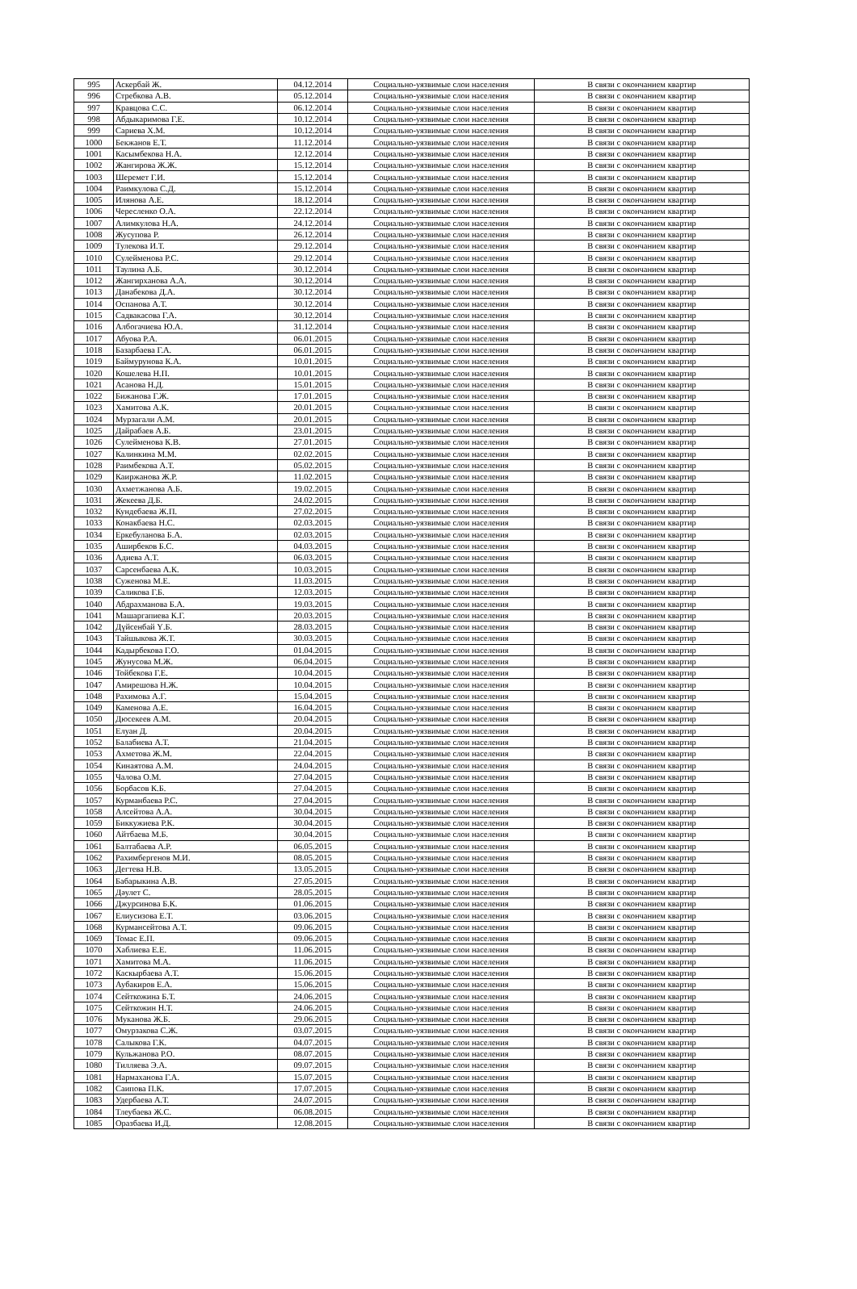| 995 | Аскербай Ж. | 04.12.2014 | Социально-уязвимые слои населения | В связи с окончанием квартир |
| 996 | Стребкова А.В. | 05.12.2014 | Социально-уязвимые слои населения | В связи с окончанием квартир |
| 997 | Кравцова С.С. | 06.12.2014 | Социально-уязвимые слои населения | В связи с окончанием квартир |
| 998 | Абдыкаримова Г.Е. | 10.12.2014 | Социально-уязвимые слои населения | В связи с окончанием квартир |
| 999 | Сариева Х.М. | 10.12.2014 | Социально-уязвимые слои населения | В связи с окончанием квартир |
| 1000 | Бекжанов Е.Т. | 11.12.2014 | Социально-уязвимые слои населения | В связи с окончанием квартир |
| 1001 | Касымбекова Н.А. | 12.12.2014 | Социально-уязвимые слои населения | В связи с окончанием квартир |
| 1002 | Жангирова Ж.Ж. | 15.12.2014 | Социально-уязвимые слои населения | В связи с окончанием квартир |
| 1003 | Шеремет Г.И. | 15.12.2014 | Социально-уязвимые слои населения | В связи с окончанием квартир |
| 1004 | Раимкулова С.Д. | 15.12.2014 | Социально-уязвимые слои населения | В связи с окончанием квартир |
| 1005 | Илянова А.Е. | 18.12.2014 | Социально-уязвимые слои населения | В связи с окончанием квартир |
| 1006 | Чересленко О.А. | 22.12.2014 | Социально-уязвимые слои населения | В связи с окончанием квартир |
| 1007 | Алимкулова Н.А. | 24.12.2014 | Социально-уязвимые слои населения | В связи с окончанием квартир |
| 1008 | Жусупова Р. | 26.12.2014 | Социально-уязвимые слои населения | В связи с окончанием квартир |
| 1009 | Тулекова И.Т. | 29.12.2014 | Социально-уязвимые слои населения | В связи с окончанием квартир |
| 1010 | Сулейменова Р.С. | 29.12.2014 | Социально-уязвимые слои населения | В связи с окончанием квартир |
| 1011 | Таулина А.Б. | 30.12.2014 | Социально-уязвимые слои населения | В связи с окончанием квартир |
| 1012 | Жангирханова А.А. | 30.12.2014 | Социально-уязвимые слои населения | В связи с окончанием квартир |
| 1013 | Данабекова Д.А. | 30.12.2014 | Социально-уязвимые слои населения | В связи с окончанием квартир |
| 1014 | Оспанова А.Т. | 30.12.2014 | Социально-уязвимые слои населения | В связи с окончанием квартир |
| 1015 | Садвакасова Г.А. | 30.12.2014 | Социально-уязвимые слои населения | В связи с окончанием квартир |
| 1016 | Албогачиева Ю.А. | 31.12.2014 | Социально-уязвимые слои населения | В связи с окончанием квартир |
| 1017 | Абуова Р.А. | 06.01.2015 | Социально-уязвимые слои населения | В связи с окончанием квартир |
| 1018 | Базарбаева Г.А. | 06.01.2015 | Социально-уязвимые слои населения | В связи с окончанием квартир |
| 1019 | Баймурунова К.А. | 10.01.2015 | Социально-уязвимые слои населения | В связи с окончанием квартир |
| 1020 | Кошелева Н.П. | 10.01.2015 | Социально-уязвимые слои населения | В связи с окончанием квартир |
| 1021 | Асанова Н.Д. | 15.01.2015 | Социально-уязвимые слои населения | В связи с окончанием квартир |
| 1022 | Бижанова Г.Ж. | 17.01.2015 | Социально-уязвимые слои населения | В связи с окончанием квартир |
| 1023 | Хамитова А.К. | 20.01.2015 | Социально-уязвимые слои населения | В связи с окончанием квартир |
| 1024 | Мурзагали А.М. | 20.01.2015 | Социально-уязвимые слои населения | В связи с окончанием квартир |
| 1025 | Дайрабаев А.Б. | 23.01.2015 | Социально-уязвимые слои населения | В связи с окончанием квартир |
| 1026 | Сулейменова К.В. | 27.01.2015 | Социально-уязвимые слои населения | В связи с окончанием квартир |
| 1027 | Калинкина М.М. | 02.02.2015 | Социально-уязвимые слои населения | В связи с окончанием квартир |
| 1028 | Раимбекова А.Т. | 05.02.2015 | Социально-уязвимые слои населения | В связи с окончанием квартир |
| 1029 | Каиржанова Ж.Р. | 11.02.2015 | Социально-уязвимые слои населения | В связи с окончанием квартир |
| 1030 | Ахметжанова А.Б. | 19.02.2015 | Социально-уязвимые слои населения | В связи с окончанием квартир |
| 1031 | Жекеева Д.Б. | 24.02.2015 | Социально-уязвимые слои населения | В связи с окончанием квартир |
| 1032 | Кундебаева Ж.П. | 27.02.2015 | Социально-уязвимые слои населения | В связи с окончанием квартир |
| 1033 | Конакбаева Н.С. | 02.03.2015 | Социально-уязвимые слои населения | В связи с окончанием квартир |
| 1034 | Еркебуланова Б.А. | 02.03.2015 | Социально-уязвимые слои населения | В связи с окончанием квартир |
| 1035 | Аширбеков Б.С. | 04.03.2015 | Социально-уязвимые слои населения | В связи с окончанием квартир |
| 1036 | Адиева А.Т. | 06.03.2015 | Социально-уязвимые слои населения | В связи с окончанием квартир |
| 1037 | Сарсенбаева А.К. | 10.03.2015 | Социально-уязвимые слои населения | В связи с окончанием квартир |
| 1038 | Суженова М.Е. | 11.03.2015 | Социально-уязвимые слои населения | В связи с окончанием квартир |
| 1039 | Саликова Г.Б. | 12.03.2015 | Социально-уязвимые слои населения | В связи с окончанием квартир |
| 1040 | Абдрахманова Б.А. | 19.03.2015 | Социально-уязвимые слои населения | В связи с окончанием квартир |
| 1041 | Машаргапиева К.Г. | 20.03.2015 | Социально-уязвимые слои населения | В связи с окончанием квартир |
| 1042 | Дүйсенбай Ү.Б. | 28.03.2015 | Социально-уязвимые слои населения | В связи с окончанием квартир |
| 1043 | Тайшыкова Ж.Т. | 30.03.2015 | Социально-уязвимые слои населения | В связи с окончанием квартир |
| 1044 | Кадырбекова Г.О. | 01.04.2015 | Социально-уязвимые слои населения | В связи с окончанием квартир |
| 1045 | Жунусова М.Ж. | 06.04.2015 | Социально-уязвимые слои населения | В связи с окончанием квартир |
| 1046 | Тойбекова Г.Е. | 10.04.2015 | Социально-уязвимые слои населения | В связи с окончанием квартир |
| 1047 | Амирешова Н.Ж. | 10.04.2015 | Социально-уязвимые слои населения | В связи с окончанием квартир |
| 1048 | Рахимова А.Г. | 15.04.2015 | Социально-уязвимые слои населения | В связи с окончанием квартир |
| 1049 | Каменова А.Е. | 16.04.2015 | Социально-уязвимые слои населения | В связи с окончанием квартир |
| 1050 | Дюсекеев А.М. | 20.04.2015 | Социально-уязвимые слои населения | В связи с окончанием квартир |
| 1051 | Елуан Д. | 20.04.2015 | Социально-уязвимые слои населения | В связи с окончанием квартир |
| 1052 | Балабиева А.Т. | 21.04.2015 | Социально-уязвимые слои населения | В связи с окончанием квартир |
| 1053 | Ахметова Ж.М. | 22.04.2015 | Социально-уязвимые слои населения | В связи с окончанием квартир |
| 1054 | Кинаятова А.М. | 24.04.2015 | Социально-уязвимые слои населения | В связи с окончанием квартир |
| 1055 | Чалова О.М. | 27.04.2015 | Социально-уязвимые слои населения | В связи с окончанием квартир |
| 1056 | Борбасов К.Б. | 27.04.2015 | Социально-уязвимые слои населения | В связи с окончанием квартир |
| 1057 | Курманбаева Р.С. | 27.04.2015 | Социально-уязвимые слои населения | В связи с окончанием квартир |
| 1058 | Алсейтова А.А. | 30.04.2015 | Социально-уязвимые слои населения | В связи с окончанием квартир |
| 1059 | Биккужиева Р.К. | 30.04.2015 | Социально-уязвимые слои населения | В связи с окончанием квартир |
| 1060 | Айтбаева М.Б. | 30.04.2015 | Социально-уязвимые слои населения | В связи с окончанием квартир |
| 1061 | Балтабаева А.Р. | 06.05.2015 | Социально-уязвимые слои населения | В связи с окончанием квартир |
| 1062 | Рахимбергенов М.И. | 08.05.2015 | Социально-уязвимые слои населения | В связи с окончанием квартир |
| 1063 | Дегтева Н.В. | 13.05.2015 | Социально-уязвимые слои населения | В связи с окончанием квартир |
| 1064 | Бабарыкина А.В. | 27.05.2015 | Социально-уязвимые слои населения | В связи с окончанием квартир |
| 1065 | Дәулет С. | 28.05.2015 | Социально-уязвимые слои населения | В связи с окончанием квартир |
| 1066 | Джурсинова Б.К. | 01.06.2015 | Социально-уязвимые слои населения | В связи с окончанием квартир |
| 1067 | Елиусизова Е.Т. | 03.06.2015 | Социально-уязвимые слои населения | В связи с окончанием квартир |
| 1068 | Курмансейтова А.Т. | 09.06.2015 | Социально-уязвимые слои населения | В связи с окончанием квартир |
| 1069 | Томас Е.П. | 09.06.2015 | Социально-уязвимые слои населения | В связи с окончанием квартир |
| 1070 | Хаблиева Е.Е. | 11.06.2015 | Социально-уязвимые слои населения | В связи с окончанием квартир |
| 1071 | Хамитова М.А. | 11.06.2015 | Социально-уязвимые слои населения | В связи с окончанием квартир |
| 1072 | Каскырбаева А.Т. | 15.06.2015 | Социально-уязвимые слои населения | В связи с окончанием квартир |
| 1073 | Аубакиров Е.А. | 15.06.2015 | Социально-уязвимые слои населения | В связи с окончанием квартир |
| 1074 | Сейткожина Б.Т. | 24.06.2015 | Социально-уязвимые слои населения | В связи с окончанием квартир |
| 1075 | Сейткожин Н.Т. | 24.06.2015 | Социально-уязвимые слои населения | В связи с окончанием квартир |
| 1076 | Муканова Ж.Б. | 29.06.2015 | Социально-уязвимые слои населения | В связи с окончанием квартир |
| 1077 | Омурзакова С.Ж. | 03.07.2015 | Социально-уязвимые слои населения | В связи с окончанием квартир |
| 1078 | Салыкова Г.К. | 04.07.2015 | Социально-уязвимые слои населения | В связи с окончанием квартир |
| 1079 | Кульжанова Р.О. | 08.07.2015 | Социально-уязвимые слои населения | В связи с окончанием квартир |
| 1080 | Тилляева Э.А. | 09.07.2015 | Социально-уязвимые слои населения | В связи с окончанием квартир |
| 1081 | Нармаханова Г.А. | 15.07.2015 | Социально-уязвимые слои населения | В связи с окончанием квартир |
| 1082 | Саипова П.К. | 17.07.2015 | Социально-уязвимые слои населения | В связи с окончанием квартир |
| 1083 | Удербаева А.Т. | 24.07.2015 | Социально-уязвимые слои населения | В связи с окончанием квартир |
| 1084 | Тлеубаева Ж.С. | 06.08.2015 | Социально-уязвимые слои населения | В связи с окончанием квартир |
| 1085 | Оразбаева И.Д. | 12.08.2015 | Социально-уязвимые слои населения | В связи с окончанием квартир |